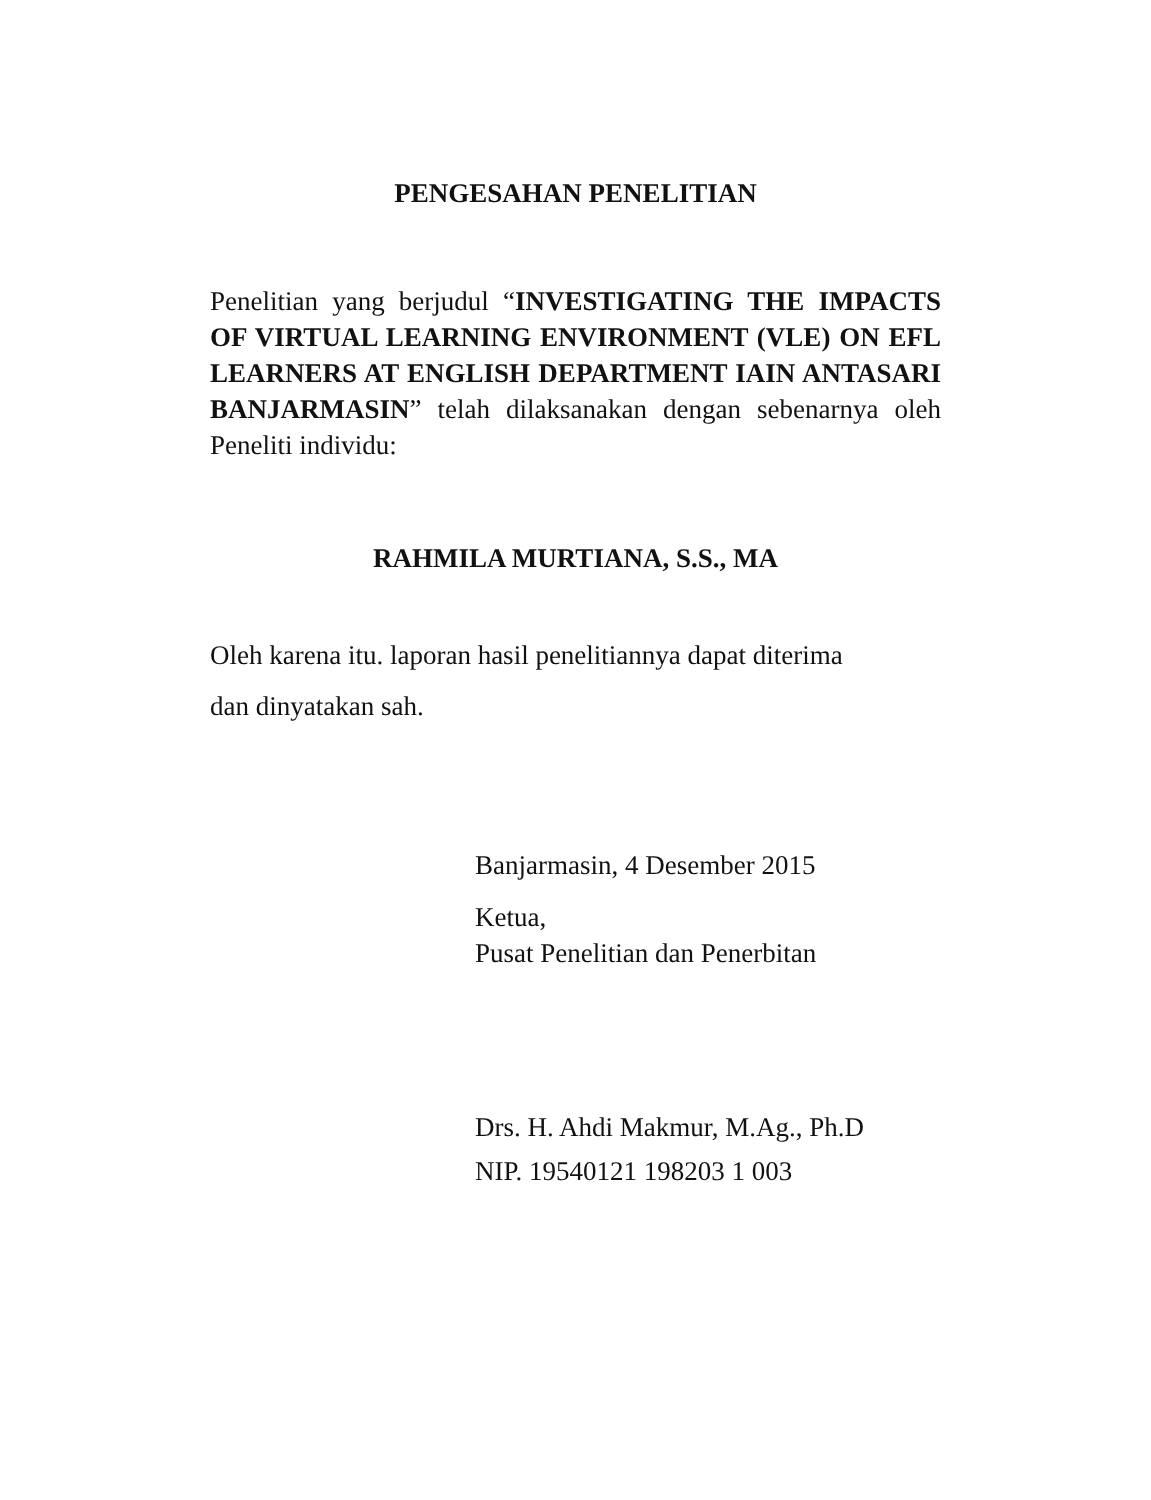PENGESAHAN PENELITIAN
Penelitian yang berjudul “INVESTIGATING THE IMPACTS OF VIRTUAL LEARNING ENVIRONMENT (VLE) ON EFL LEARNERS AT ENGLISH DEPARTMENT IAIN ANTASARI BANJARMASIN” telah dilaksanakan dengan sebenarnya oleh Peneliti individu:
RAHMILA MURTIANA, S.S., MA
Oleh karena itu. laporan hasil penelitiannya dapat diterima
dan dinyatakan sah.
Banjarmasin, 4 Desember 2015
Ketua,
Pusat Penelitian dan Penerbitan
Drs. H. Ahdi Makmur, M.Ag., Ph.D
NIP. 19540121 198203 1 003